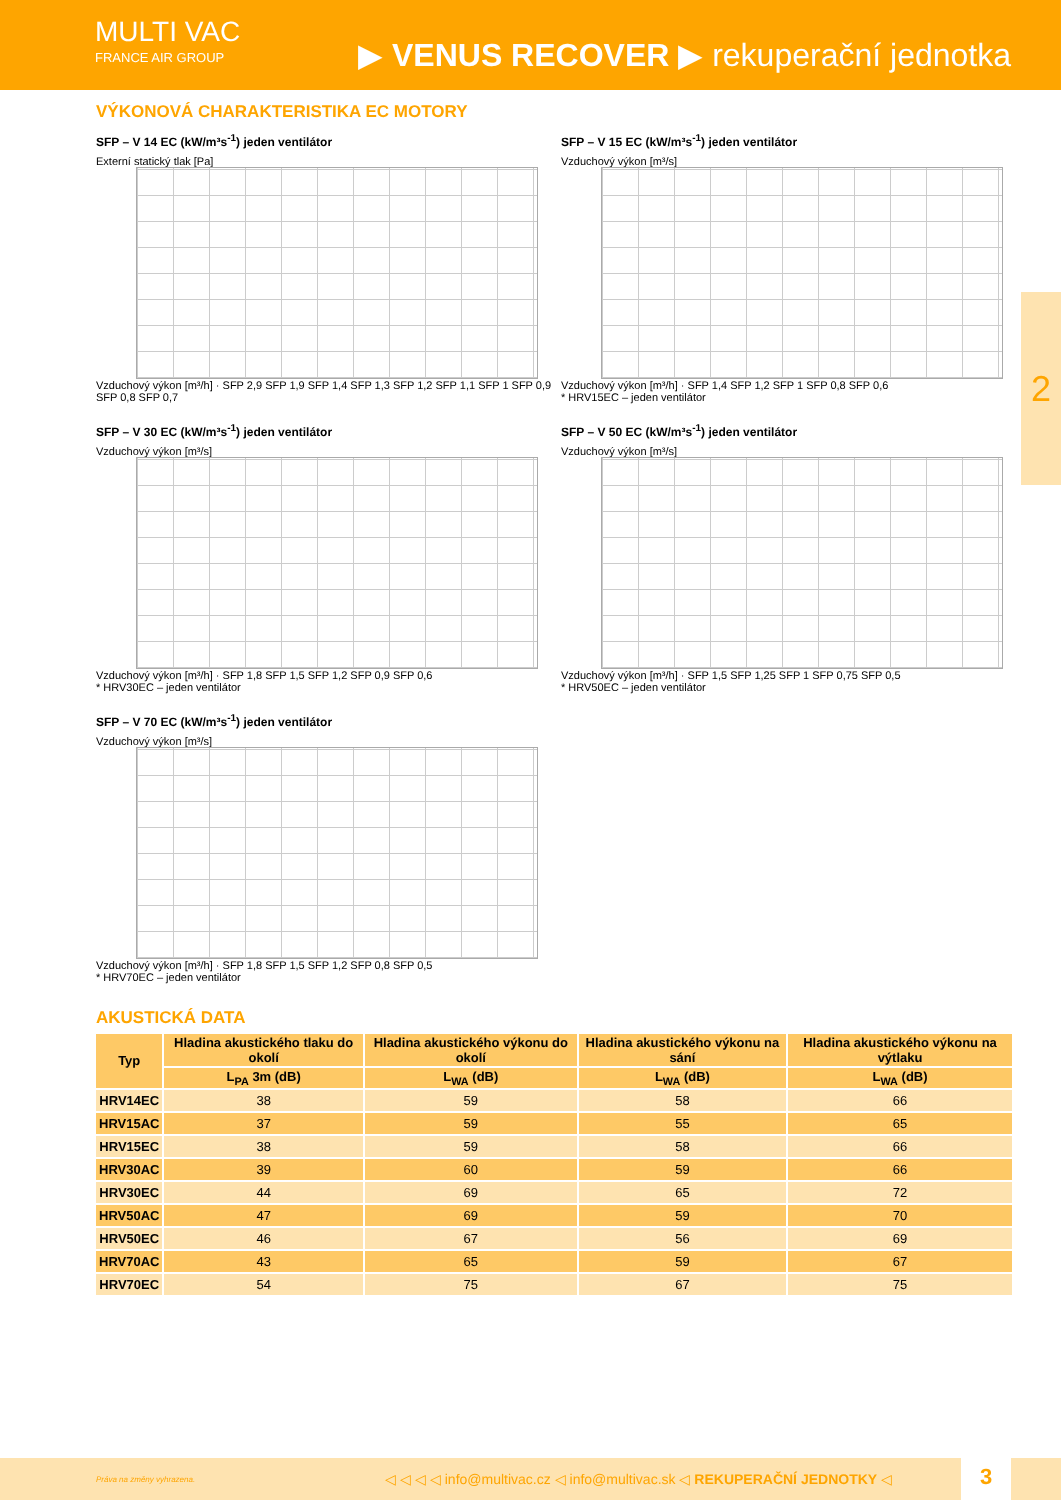MULTI VAC
FRANCE AIR GROUP
▶ VENUS RECOVER ▶ rekuperační jednotka
VÝKONOVÁ CHARAKTERISTIKA EC MOTORY
SFP – V 14 EC (kW/m³s<sup>-1</sup>) jeden ventilátor
Externí statický tlak [Pa]
Vzduchový výkon [m³/h] · SFP 2,9 SFP 1,9 SFP 1,4 SFP 1,3 SFP 1,2 SFP 1,1 SFP 1 SFP 0,9 SFP 0,8 SFP 0,7
SFP – V 15 EC (kW/m³s<sup>-1</sup>) jeden ventilátor
Vzduchový výkon [m³/s]
Vzduchový výkon [m³/h] · SFP 1,4 SFP 1,2 SFP 1 SFP 0,8 SFP 0,6
* HRV15EC – jeden ventilátor
SFP – V 30 EC (kW/m³s<sup>-1</sup>) jeden ventilátor
Vzduchový výkon [m³/s]
Vzduchový výkon [m³/h] · SFP 1,8 SFP 1,5 SFP 1,2 SFP 0,9 SFP 0,6
* HRV30EC – jeden ventilátor
SFP – V 50 EC (kW/m³s<sup>-1</sup>) jeden ventilátor
Vzduchový výkon [m³/s]
Vzduchový výkon [m³/h] · SFP 1,5 SFP 1,25 SFP 1 SFP 0,75 SFP 0,5
* HRV50EC – jeden ventilátor
SFP – V 70 EC (kW/m³s<sup>-1</sup>) jeden ventilátor
Vzduchový výkon [m³/s]
Vzduchový výkon [m³/h] · SFP 1,8 SFP 1,5 SFP 1,2 SFP 0,8 SFP 0,5
* HRV70EC – jeden ventilátor
AKUSTICKÁ DATA
| Typ | Hladina akustického tlaku do okolí | Hladina akustického výkonu do okolí | Hladina akustického výkonu na sání | Hladina akustického výkonu na výtlaku |
| --- | --- | --- | --- | --- |
| | L<sub>PA</sub> 3m (dB) | L<sub>WA</sub> (dB) | L<sub>WA</sub> (dB) | L<sub>WA</sub> (dB) |
| HRV14EC | 38 | 59 | 58 | 66 |
| HRV15AC | 37 | 59 | 55 | 65 |
| HRV15EC | 38 | 59 | 58 | 66 |
| HRV30AC | 39 | 60 | 59 | 66 |
| HRV30EC | 44 | 69 | 65 | 72 |
| HRV50AC | 47 | 69 | 59 | 70 |
| HRV50EC | 46 | 67 | 56 | 69 |
| HRV70AC | 43 | 65 | 59 | 67 |
| HRV70EC | 54 | 75 | 67 | 75 |
2
Práva na změny vyhrazena. ◁ ◁ ◁ ◁ info@multivac.cz ◁ info@multivac.sk ◁ REKUPERAČNÍ JEDNOTKY ◁
3